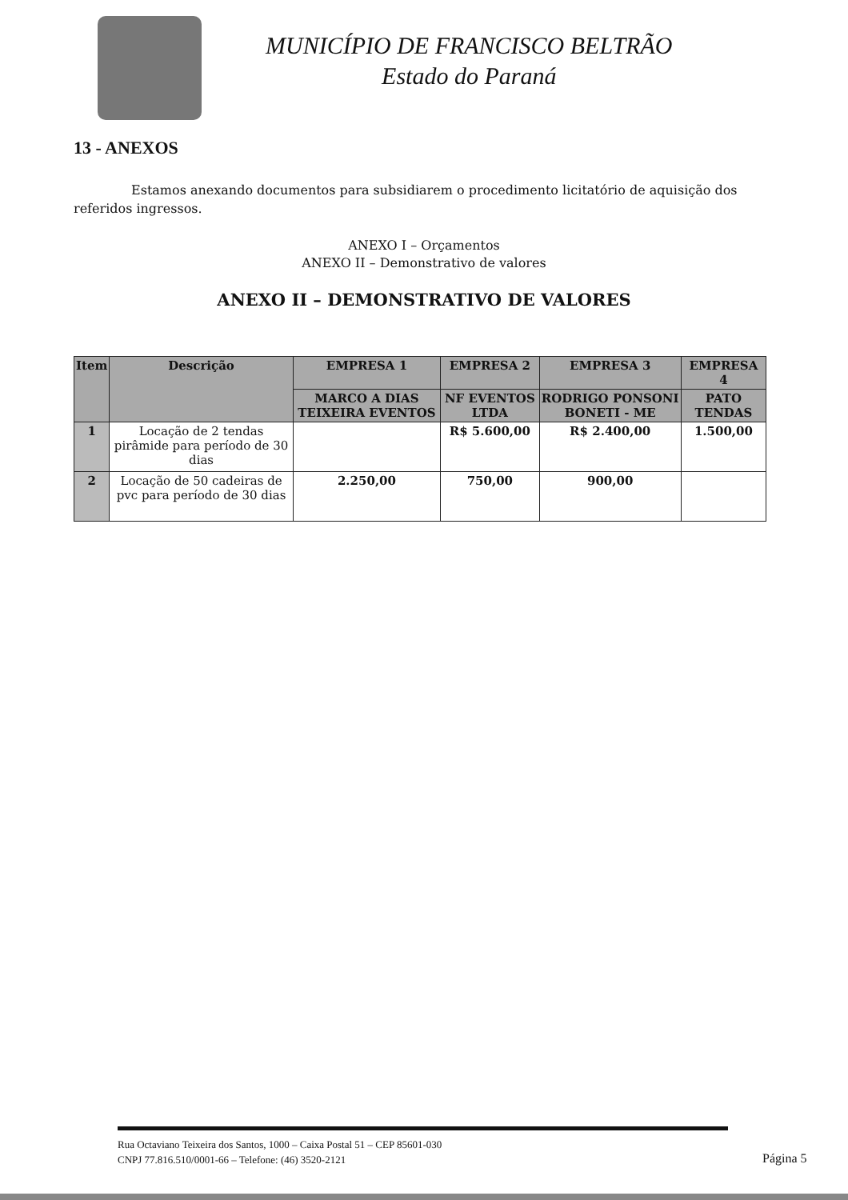MUNICÍPIO DE FRANCISCO BELTRÃO
Estado do Paraná
13 - ANEXOS
Estamos anexando documentos para subsidiarem o procedimento licitatório de aquisição dos referidos ingressos.
ANEXO I – Orçamentos
ANEXO II – Demonstrativo de valores
ANEXO II – DEMONSTRATIVO DE VALORES
| Item | Descrição | EMPRESA 1 | EMPRESA 2 | EMPRESA 3 | EMPRESA 4 |
| --- | --- | --- | --- | --- | --- |
| | | MARCO A DIAS TEIXEIRA EVENTOS | NF EVENTOS LTDA | RODRIGO PONSONI BONETI - ME | PATO TENDAS |
| 1 | Locação de 2 tendas pirâmide para período de 30 dias | | R$ 5.600,00 | R$ 2.400,00 | 1.500,00 |
| 2 | Locação de 50 cadeiras de pvc para período de 30 dias | 2.250,00 | 750,00 | 900,00 | |
Rua Octaviano Teixeira dos Santos, 1000 – Caixa Postal 51 – CEP 85601-030
CNPJ 77.816.510/0001-66 – Telefone: (46) 3520-2121
Página 5